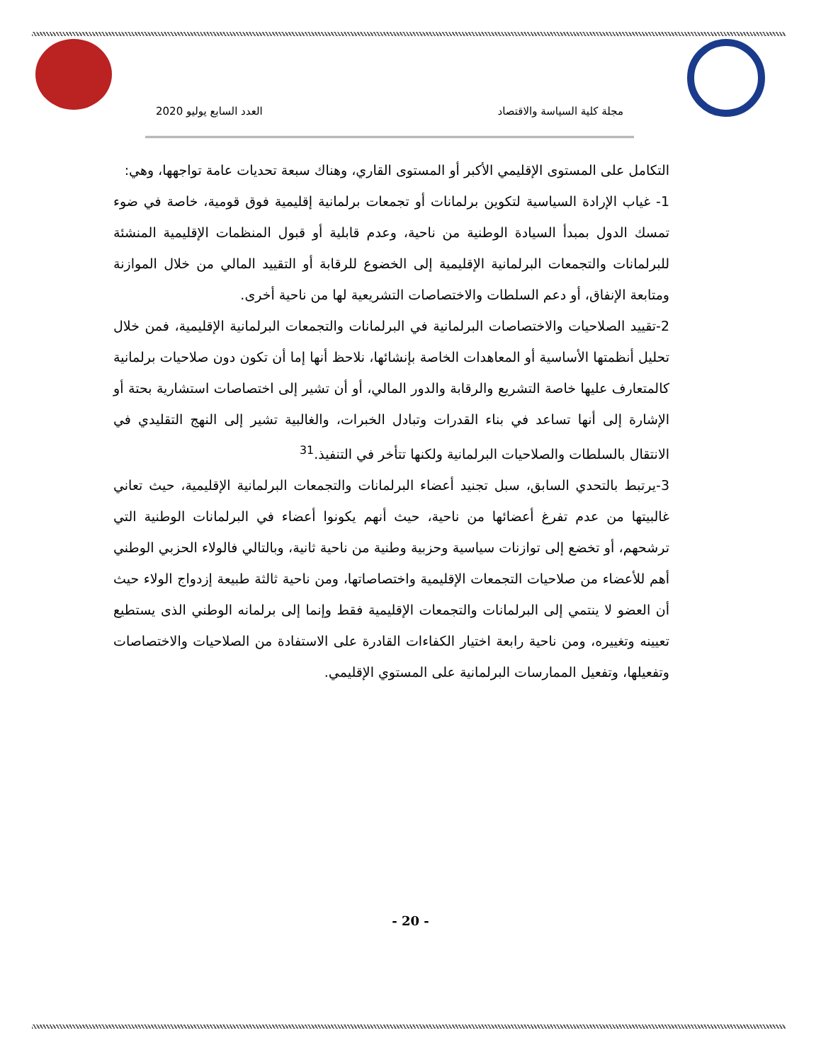مجلة كلية السياسة والاقتصاد العدد السابع يوليو 2020
التكامل على المستوى الإقليمي الأكبر أو المستوى القاري، وهناك سبعة تحديات عامة تواجهها، وهي:
1- غياب الإرادة السياسية لتكوين برلمانات أو تجمعات برلمانية إقليمية فوق قومية، خاصة في ضوء تمسك الدول بمبدأ السيادة الوطنية من ناحية، وعدم قابلية أو قبول المنظمات الإقليمية المنشئة للبرلمانات والتجمعات البرلمانية الإقليمية إلى الخضوع للرقابة أو التقييد المالي من خلال الموازنة ومتابعة الإنفاق، أو دعم السلطات والاختصاصات التشريعية لها من ناحية أخرى.
2-تقييد الصلاحيات والاختصاصات البرلمانية في البرلمانات والتجمعات البرلمانية الإقليمية، فمن خلال تحليل أنظمتها الأساسية أو المعاهدات الخاصة بإنشائها، نلاحظ أنها إما أن تكون دون صلاحيات برلمانية كالمتعارف عليها خاصة التشريع والرقابة والدور المالي، أو أن تشير إلى اختصاصات استشارية بحتة أو الإشارة إلى أنها تساعد في بناء القدرات وتبادل الخبرات، والغالبية تشير إلى النهج التقليدي في الانتقال بالسلطات والصلاحيات البرلمانية ولكنها تتأخر في التنفيذ.<sup>31</sup>
3-يرتبط بالتحدي السابق، سبل تجنيد أعضاء البرلمانات والتجمعات البرلمانية الإقليمية، حيث تعاني غالبيتها من عدم تفرغ أعضائها من ناحية، حيث أنهم يكونوا أعضاء في البرلمانات الوطنية التي ترشحهم، أو تخضع إلى توازنات سياسية وحزبية وطنية من ناحية ثانية، وبالتالي فالولاء الحزبي الوطني أهم للأعضاء من صلاحيات التجمعات الإقليمية واختصاصاتها، ومن ناحية ثالثة طبيعة إزدواج الولاء حيث أن العضو لا ينتمي إلى البرلمانات والتجمعات الإقليمية فقط وإنما إلى برلمانه الوطني الذى يستطيع تعيينه وتغييره، ومن ناحية رابعة اختيار الكفاءات القادرة على الاستفادة من الصلاحيات والاختصاصات وتفعيلها، وتفعيل الممارسات البرلمانية على المستوي الإقليمي.
- 20 -